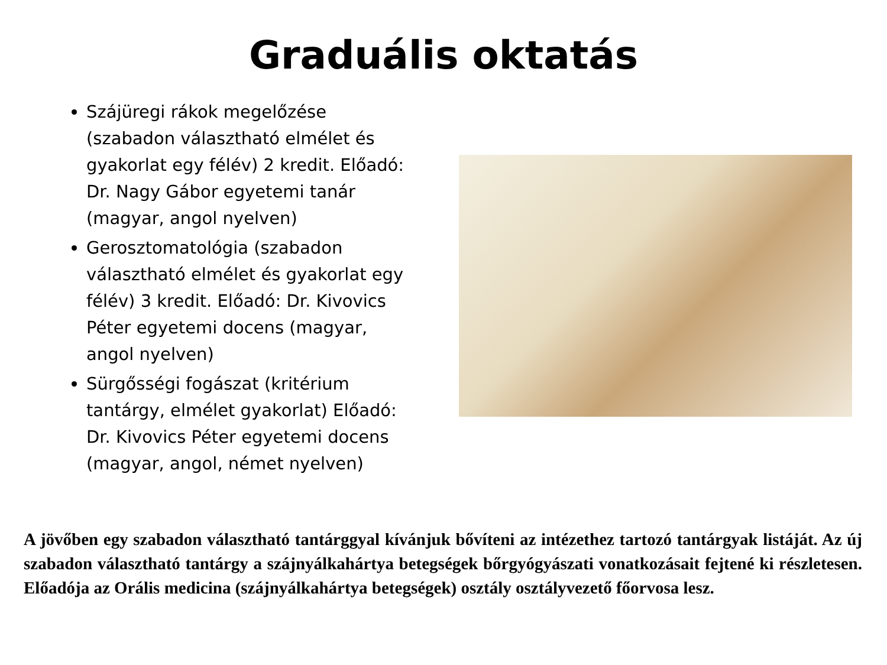Graduális oktatás
Szájüregi rákok megelőzése (szabadon választható elmélet és gyakorlat egy félév) 2 kredit. Előadó: Dr. Nagy Gábor egyetemi tanár (magyar, angol nyelven)
Gerosztomatológia (szabadon választható elmélet és gyakorlat egy félév) 3 kredit. Előadó: Dr. Kivovics Péter egyetemi docens (magyar, angol nyelven)
Sürgősségi fogászat (kritérium tantárgy, elmélet gyakorlat) Előadó: Dr. Kivovics Péter egyetemi docens (magyar, angol, német nyelven)
A jövőben egy szabadon választható tantárggyal kívánjuk bővíteni az intézethez tartozó tantárgyak listáját. Az új szabadon választható tantárgy a szájnyálkahártya betegségek bőrgyógyászati vonatkozásait fejtené ki részletesen. Előadója az Orális medicina (szájnyálkahártya betegségek) osztály osztályvezető főorvosa lesz.